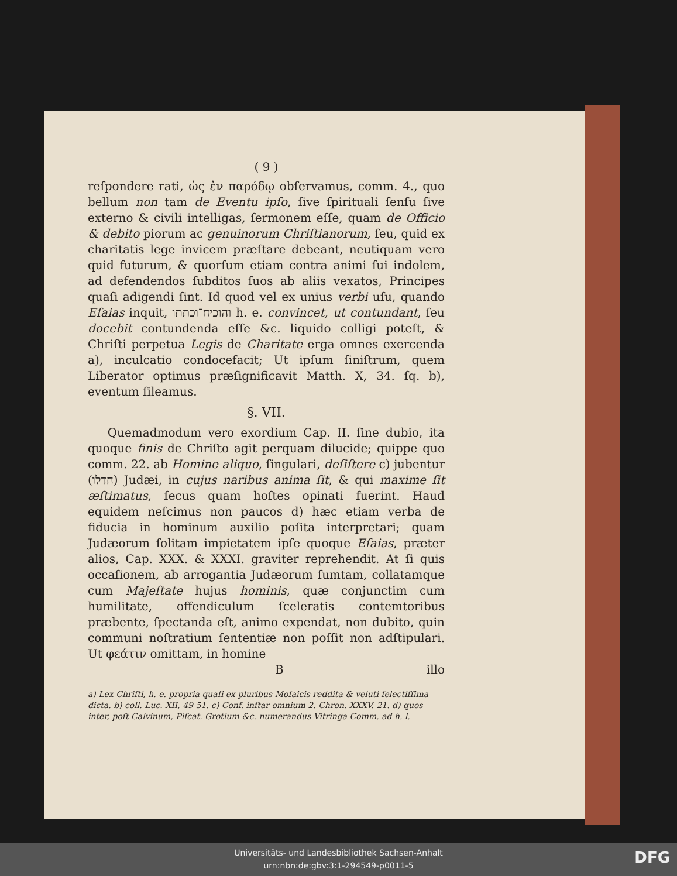( 9 )
reſpondere rati, ὡς ἐν παρόδῳ obſervamus, comm. 4., quo bellum non tam de Eventu ipſo, ſive ſpirituali ſenſu ſive externo & civili intelligas, ſermonem eſſe, quam de Officio & debito piorum ac genuinorum Chriſtianorum, ſeu, quid ex charitatis lege invicem præſtare debeant, neutiquam vero quid futurum, & quorſum etiam contra animi ſui indolem, ad defendendos ſubditos ſuos ab aliis vexatos, Principes quaſi adigendi ſint. Id quod vel ex unius verbi uſu, quando Eſaias inquit, והוכיח־וכתתו h. e. convincet, ut contundant, ſeu docebit contundenda eſſe &c. liquido colligi poteſt, & Chriſti perpetua Legis de Charitate erga omnes exercenda a), inculcatio condocefacit; Ut ipſum ſiniſtrum, quem Liberator optimus præſignificavit Matth. X, 34. ſq. b), eventum ſileamus.
§. VII.
Quemadmodum vero exordium Cap. II. ſine dubio, ita quoque finis de Chriſto agit perquam dilucide; quippe quo comm. 22. ab Homine aliquo, ſingulari, deſiſtere c) jubentur (חדלו) Judæi, in cujus naribus anima ſit, & qui maxime ſit æſtimatus, ſecus quam hoſtes opinati fuerint. Haud equidem neſcimus non paucos d) hæc etiam verba de fiducia in hominum auxilio poſita interpretari; quam Judæorum ſolitam impietatem ipſe quoque Eſaias, præter alios, Cap. XXX. & XXXI. graviter reprehendit. At ſi quis occaſionem, ab arrogantia Judæorum ſumtam, collatamque cum Majeſtate hujus hominis, quæ conjunctim cum humilitate, offendiculum ſceleratis contemtoribus præbente, ſpectanda eſt, animo expendat, non dubito, quin communi noſtratium ſententiæ non poſſit non adſtipulari. Ut φεάτιν omittam, in homine
Billo
a) Lex Chriſti, h. e. propria quaſi ex pluribus Moſaicis reddita & veluti ſelectiſſima dicta. b) coll. Luc. XII, 49 51. c) Conf. inſtar omnium 2. Chron. XXXV. 21. d) quos inter, poſt Calvinum, Piſcat. Grotium &c. numerandus Vitringa Comm. ad h. l.
Universitäts- und Landesbibliothek Sachsen-Anhalt
urn:nbn:de:gbv:3:1-294549-p0011-5
DFG